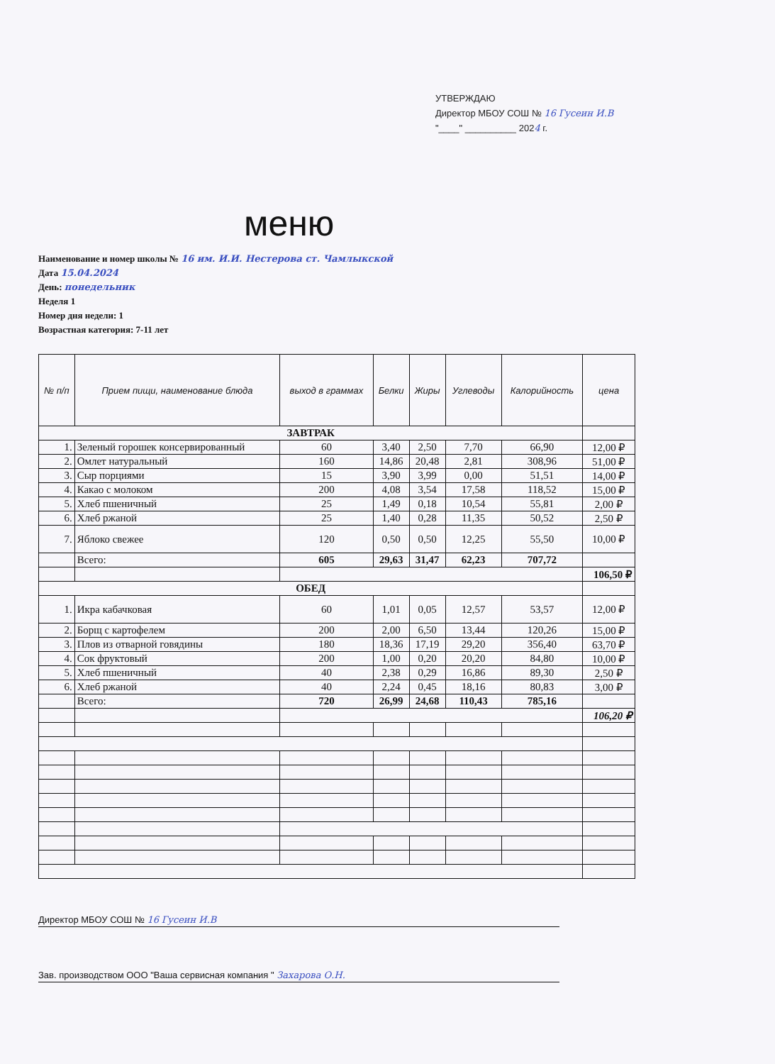УТВЕРЖДАЮ
Директор МБОУ СОШ № 16 Гусеин И.В
"____" __________ 2024 г.
меню
Наименование и номер школы № 16 им. И.И. Нестерова ст. Чамлыкской
Дата 15.04.2024
День: понедельник
Неделя 1
Номер дня недели: 1
Возрастная категория: 7-11 лет
| № п/п | Прием пищи, наименование блюда | выход в граммах | Белки | Жиры | Углеводы | Калорийность | цена |
| --- | --- | --- | --- | --- | --- | --- | --- |
| ЗАВТРАК | | | | | | | |
| 1. | Зеленый горошек консервированный | 60 | 3,40 | 2,50 | 7,70 | 66,90 | 12,00 ₽ |
| 2. | Омлет натуральный | 160 | 14,86 | 20,48 | 2,81 | 308,96 | 51,00 ₽ |
| 3. | Сыр порциями | 15 | 3,90 | 3,99 | 0,00 | 51,51 | 14,00 ₽ |
| 4. | Какао с молоком | 200 | 4,08 | 3,54 | 17,58 | 118,52 | 15,00 ₽ |
| 5. | Хлеб пшеничный | 25 | 1,49 | 0,18 | 10,54 | 55,81 | 2,00 ₽ |
| 6. | Хлеб ржаной | 25 | 1,40 | 0,28 | 11,35 | 50,52 | 2,50 ₽ |
| 7. | Яблоко свежее | 120 | 0,50 | 0,50 | 12,25 | 55,50 | 10,00 ₽ |
| | Всего: | 605 | 29,63 | 31,47 | 62,23 | 707,72 | |
| | | | | | | | 106,50 ₽ |
| ОБЕД | | | | | | | |
| 1. | Икра кабачковая | 60 | 1,01 | 0,05 | 12,57 | 53,57 | 12,00 ₽ |
| 2. | Борщ с картофелем | 200 | 2,00 | 6,50 | 13,44 | 120,26 | 15,00 ₽ |
| 3. | Плов из отварной говядины | 180 | 18,36 | 17,19 | 29,20 | 356,40 | 63,70 ₽ |
| 4. | Сок фруктовый | 200 | 1,00 | 0,20 | 20,20 | 84,80 | 10,00 ₽ |
| 5. | Хлеб пшеничный | 40 | 2,38 | 0,29 | 16,86 | 89,30 | 2,50 ₽ |
| 6. | Хлеб ржаной | 40 | 2,24 | 0,45 | 18,16 | 80,83 | 3,00 ₽ |
| | Всего: | 720 | 26,99 | 24,68 | 110,43 | 785,16 | |
| | | | | | | | 106,20 ₽ |
Директор МБОУ СОШ № 16 Гусеин И.В
Зав. производством ООО "Ваша сервисная компания " Захарова О.Н.